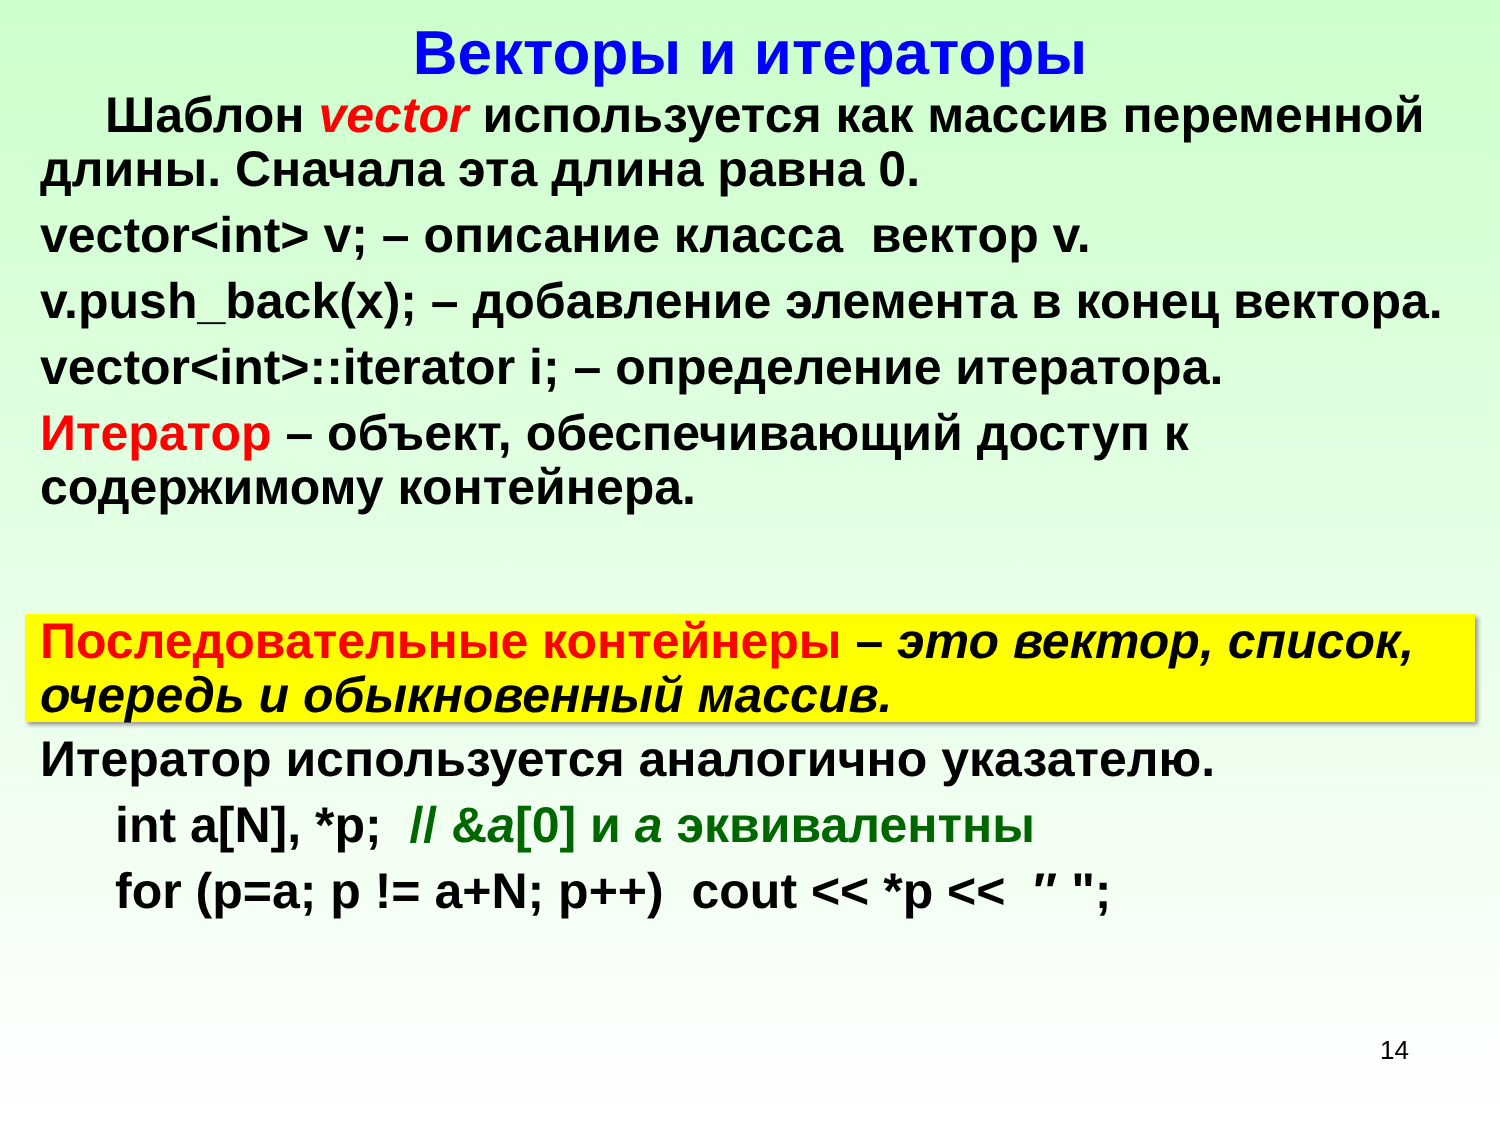Векторы и итераторы
Шаблон vector используется как массив переменной длины. Сначала эта длина равна 0.
vector<int> v; – описание класса вектор v.
v.push_back(x); – добавление элемента в конец вектора.
vector<int>::iterator i; – определение итератора.
Итератор – объект, обеспечивающий доступ к содержимому контейнера.
Последовательные контейнеры – это вектор, список, очередь и обыкновенный массив.
Итератор используется аналогично указателю.
int a[N], *p; // &a[0] и a эквивалентны
for (p=a; p != a+N; p++) cout << *p << ″ ";
14